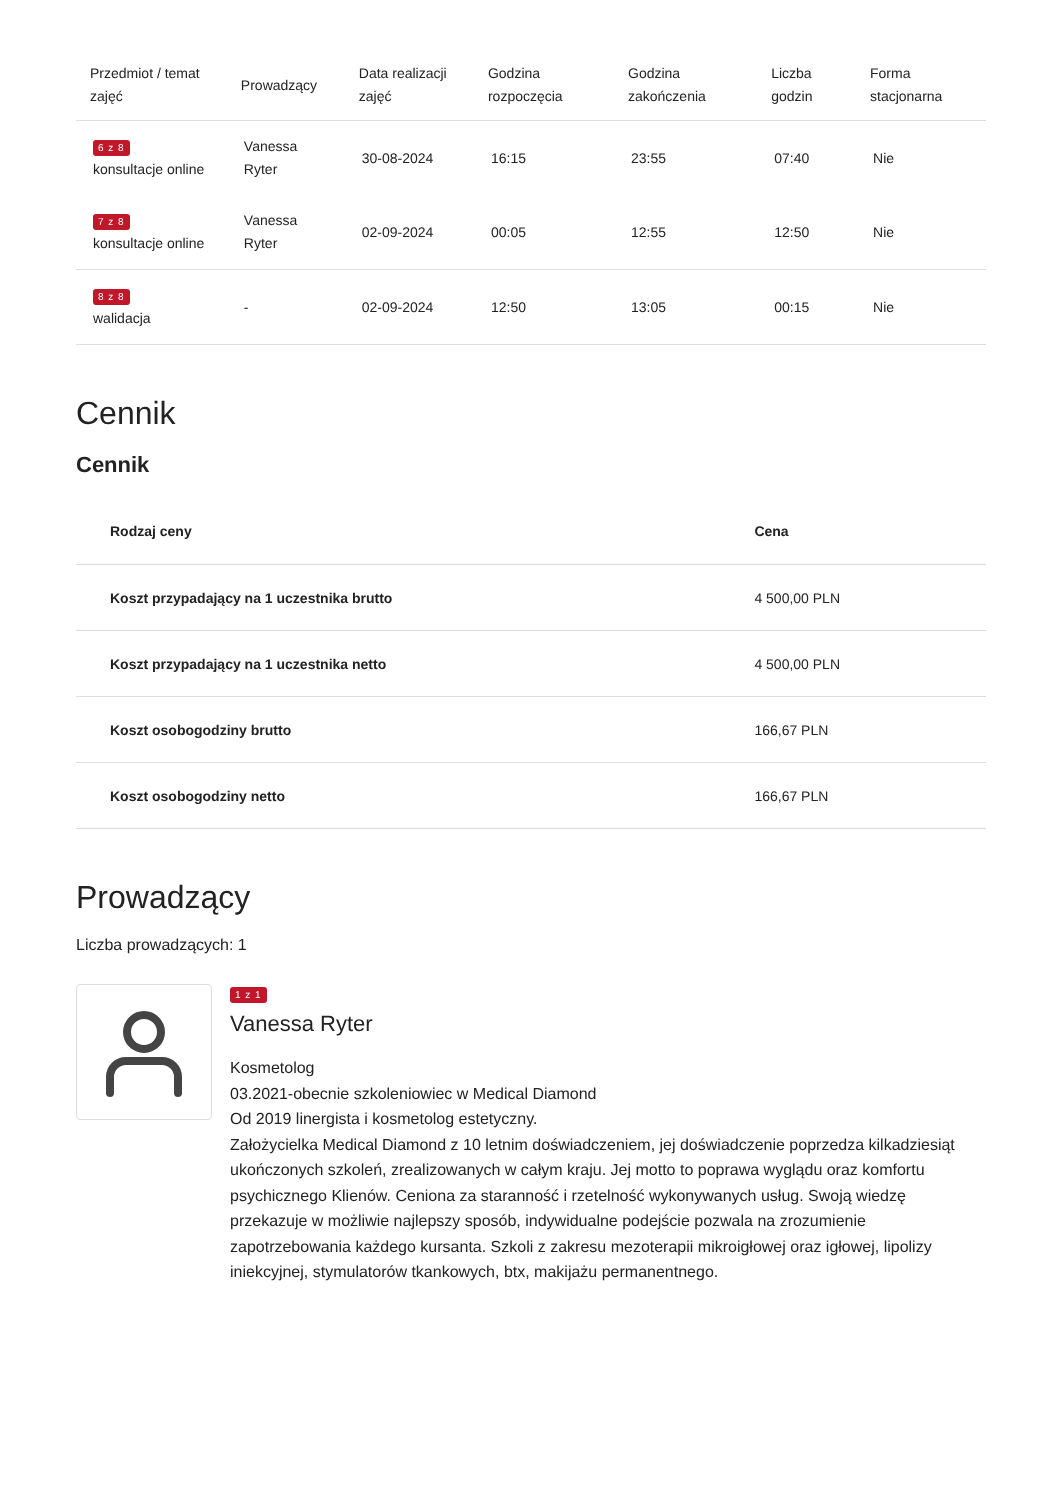| Przedmiot / temat zajęć | Prowadzący | Data realizacji zajęć | Godzina rozpoczęcia | Godzina zakończenia | Liczba godzin | Forma stacjonarna |
| --- | --- | --- | --- | --- | --- | --- |
| 6 z 8 konsultacje online | Vanessa Ryter | 30-08-2024 | 16:15 | 23:55 | 07:40 | Nie |
| 7 z 8 konsultacje online | Vanessa Ryter | 02-09-2024 | 00:05 | 12:55 | 12:50 | Nie |
| 8 z 8 walidacja | - | 02-09-2024 | 12:50 | 13:05 | 00:15 | Nie |
Cennik
Cennik
| Rodzaj ceny | Cena |
| --- | --- |
| Koszt przypadający na 1 uczestnika brutto | 4 500,00 PLN |
| Koszt przypadający na 1 uczestnika netto | 4 500,00 PLN |
| Koszt osobogodziny brutto | 166,67 PLN |
| Koszt osobogodziny netto | 166,67 PLN |
Prowadzący
Liczba prowadzących: 1
1 z 1
Vanessa Ryter
Kosmetolog
03.2021-obecnie szkoleniowiec w Medical Diamond
Od 2019 linergista i kosmetolog estetyczny.
Założycielka Medical Diamond z 10 letnim doświadczeniem, jej doświadczenie poprzedza kilkadziesiąt ukończonych szkoleń, zrealizowanych w całym kraju. Jej motto to poprawa wyglądu oraz komfortu psychicznego Klienów. Ceniona za staranność i rzetelność wykonywanych usług. Swoją wiedzę przekazuje w możliwie najlepszy sposób, indywidualne podejście pozwala na zrozumienie zapotrzebowania każdego kursanta. Szkoli z zakresu mezoterapii mikroigłowej oraz igłowej, lipolizy iniekcyjnej, stymulatorów tkankowych, btx, makijażu permanentnego.